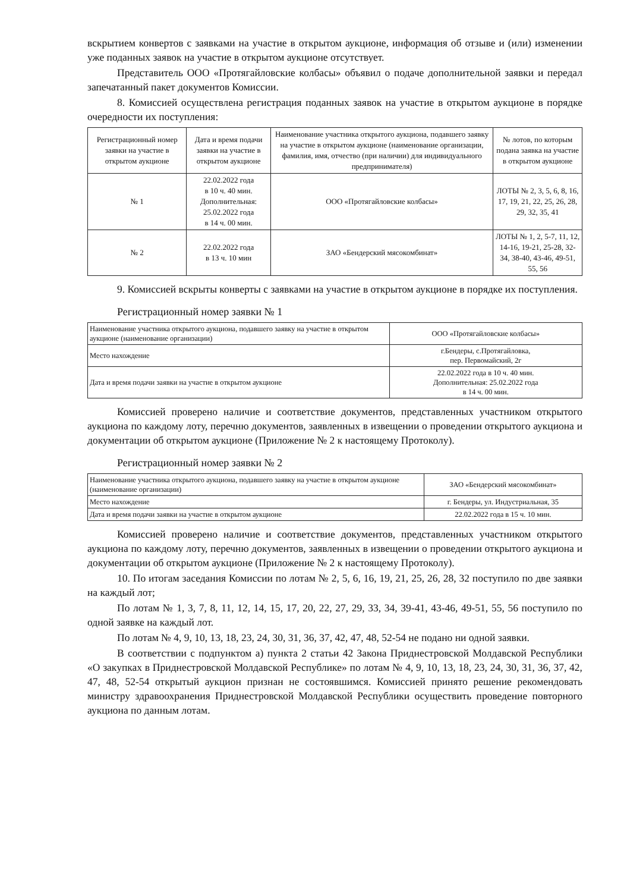вскрытием конвертов с заявками на участие в открытом аукционе, информация об отзыве и (или) изменении уже поданных заявок на участие в открытом аукционе отсутствует.
Представитель ООО «Протягайловские колбасы» объявил о подаче дополнительной заявки и передал запечатанный пакет документов Комиссии.
8. Комиссией осуществлена регистрация поданных заявок на участие в открытом аукционе в порядке очередности их поступления:
| Регистрационный номер заявки на участие в открытом аукционе | Дата и время подачи заявки на участие в открытом аукционе | Наименование участника открытого аукциона, подавшего заявку на участие в открытом аукционе (наименование организации, фамилия, имя, отчество (при наличии) для индивидуального предпринимателя) | № лотов, по которым подана заявка на участие в открытом аукционе |
| --- | --- | --- | --- |
| № 1 | 22.02.2022 года в 10 ч. 40 мин. Дополнительная: 25.02.2022 года в 14 ч. 00 мин. | ООО «Протягайловские колбасы» | ЛОТЫ № 2, 3, 5, 6, 8, 16, 17, 19, 21, 22, 25, 26, 28, 29, 32, 35, 41 |
| № 2 | 22.02.2022 года в 13 ч. 10 мин | ЗАО «Бендерский мясокомбинат» | ЛОТЫ № 1, 2, 5-7, 11, 12, 14-16, 19-21, 25-28, 32-34, 38-40, 43-46, 49-51, 55, 56 |
9. Комиссией вскрыты конверты с заявками на участие в открытом аукционе в порядке их поступления.
Регистрационный номер заявки № 1
| Наименование участника открытого аукциона, подавшего заявку на участие в открытом аукционе (наименование организации) | ООО «Протягайловские колбасы» |
| Место нахождение | г.Бендеры, с.Протягайловка, пер. Первомайский, 2г |
| Дата и время подачи заявки на участие в открытом аукционе | 22.02.2022 года в 10 ч. 40 мин. Дополнительная: 25.02.2022 года в 14 ч. 00 мин. |
Комиссией проверено наличие и соответствие документов, представленных участником открытого аукциона по каждому лоту, перечню документов, заявленных в извещении о проведении открытого аукциона и документации об открытом аукционе (Приложение № 2 к настоящему Протоколу).
Регистрационный номер заявки № 2
| Наименование участника открытого аукциона, подавшего заявку на участие в открытом аукционе (наименование организации) | ЗАО «Бендерский мясокомбинат» |
| Место нахождение | г. Бендеры, ул. Индустриальная, 35 |
| Дата и время подачи заявки на участие в открытом аукционе | 22.02.2022 года в 15 ч. 10 мин. |
Комиссией проверено наличие и соответствие документов, представленных участником открытого аукциона по каждому лоту, перечню документов, заявленных в извещении о проведении открытого аукциона и документации об открытом аукционе (Приложение № 2 к настоящему Протоколу).
10. По итогам заседания Комиссии по лотам № 2, 5, 6, 16, 19, 21, 25, 26, 28, 32 поступило по две заявки на каждый лот;
По лотам № 1, 3, 7, 8, 11, 12, 14, 15, 17, 20, 22, 27, 29, 33, 34, 39-41, 43-46, 49-51, 55, 56 поступило по одной заявке на каждый лот.
По лотам № 4, 9, 10, 13, 18, 23, 24, 30, 31, 36, 37, 42, 47, 48, 52-54 не подано ни одной заявки.
В соответствии с подпунктом а) пункта 2 статьи 42 Закона Приднестровской Молдавской Республики «О закупках в Приднестровской Молдавской Республике» по лотам № 4, 9, 10, 13, 18, 23, 24, 30, 31, 36, 37, 42, 47, 48, 52-54 открытый аукцион признан не состоявшимся. Комиссией принято решение рекомендовать министру здравоохранения Приднестровской Молдавской Республики осуществить проведение повторного аукциона по данным лотам.